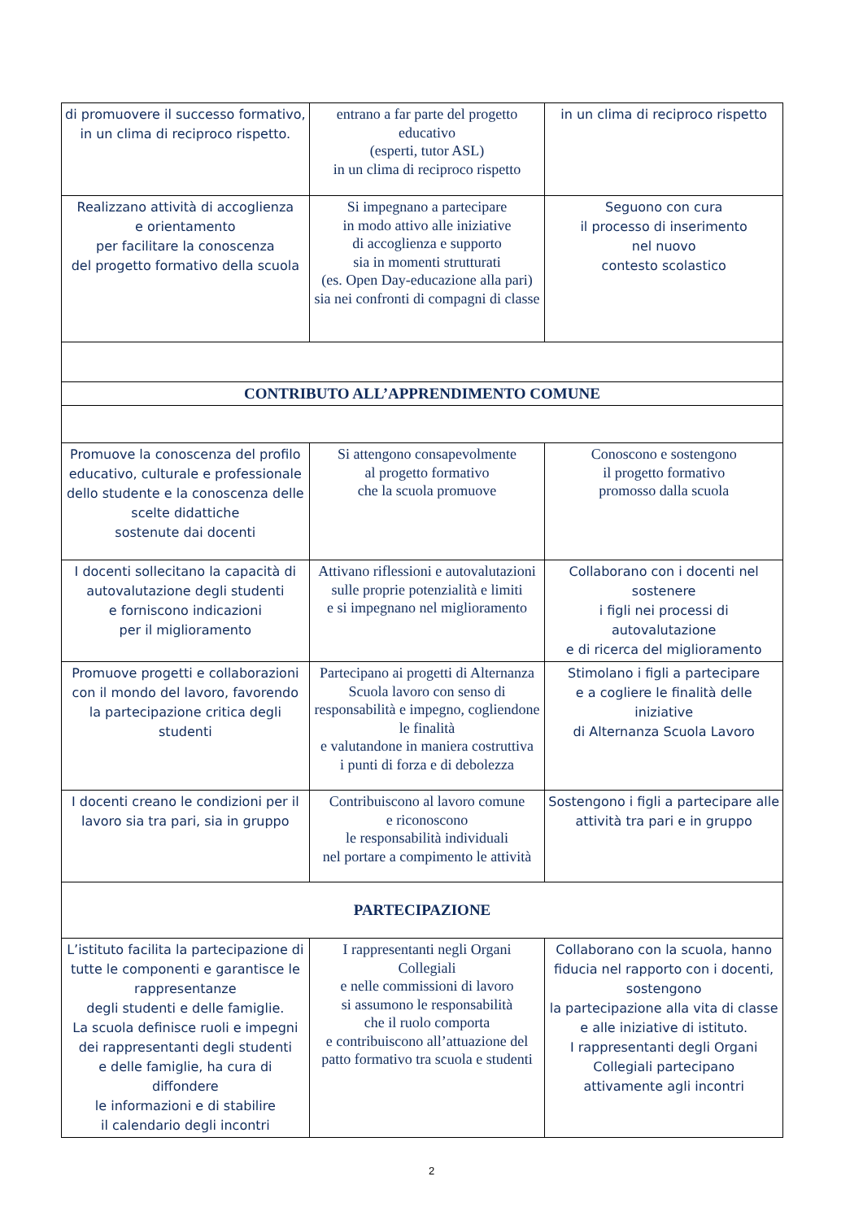| di promuovere il successo formativo, in un clima di reciproco rispetto. | entrano a far parte del progetto educativo (esperti, tutor ASL) in un clima di reciproco rispetto | in un clima di reciproco rispetto |
| Realizzano attività di accoglienza e orientamento per facilitare la conoscenza del progetto formativo della scuola | Si impegnano a partecipare in modo attivo alle iniziative di accoglienza e supporto sia in momenti strutturati (es. Open Day-educazione alla pari) sia nei confronti di compagni di classe | Seguono con cura il processo di inserimento nel nuovo contesto scolastico |
| CONTRIBUTO ALL’APPRENDIMENTO COMUNE | | |
| Promuove la conoscenza del profilo educativo, culturale e professionale dello studente e la conoscenza delle scelte didattiche sostenute dai docenti | Si attengono consapevolmente al progetto formativo che la scuola promuove | Conoscono e sostengono il progetto formativo promosso dalla scuola |
| I docenti sollecitano la capacità di autovalutazione degli studenti e forniscono indicazioni per il miglioramento | Attivano riflessioni e autovalutazioni sulle proprie potenzialità e limiti e si impegnano nel miglioramento | Collaborano con i docenti nel sostenere i figli nei processi di autovalutazione e di ricerca del miglioramento |
| Promuove progetti e collaborazioni con il mondo del lavoro, favorendo la partecipazione critica degli studenti | Partecipano ai progetti di Alternanza Scuola lavoro con senso di responsabilità e impegno, cogliendone le finalità e valutandone in maniera costruttiva i punti di forza e di debolezza | Stimolano i figli a partecipare e a cogliere le finalità delle iniziative di Alternanza Scuola Lavoro |
| I docenti creano le condizioni per il lavoro sia tra pari, sia in gruppo | Contribuiscono al lavoro comune e riconoscono le responsabilità individuali nel portare a compimento le attività | Sostengono i figli a partecipare alle attività tra pari e in gruppo |
| PARTECIPAZIONE | | |
| L’istituto facilita la partecipazione di tutte le componenti e garantisce le rappresentanze degli studenti e delle famiglie. La scuola definisce ruoli e impegni dei rappresentanti degli studenti e delle famiglie, ha cura di diffondere le informazioni e di stabilire il calendario degli incontri | I rappresentanti negli Organi Collegiali e nelle commissioni di lavoro si assumono le responsabilità che il ruolo comporta e contribuiscono all’attuazione del patto formativo tra scuola e studenti | Collaborano con la scuola, hanno fiducia nel rapporto con i docenti, sostengono la partecipazione alla vita di classe e alle iniziative di istituto. I rappresentanti degli Organi Collegiali partecipano attivamente agli incontri |
2